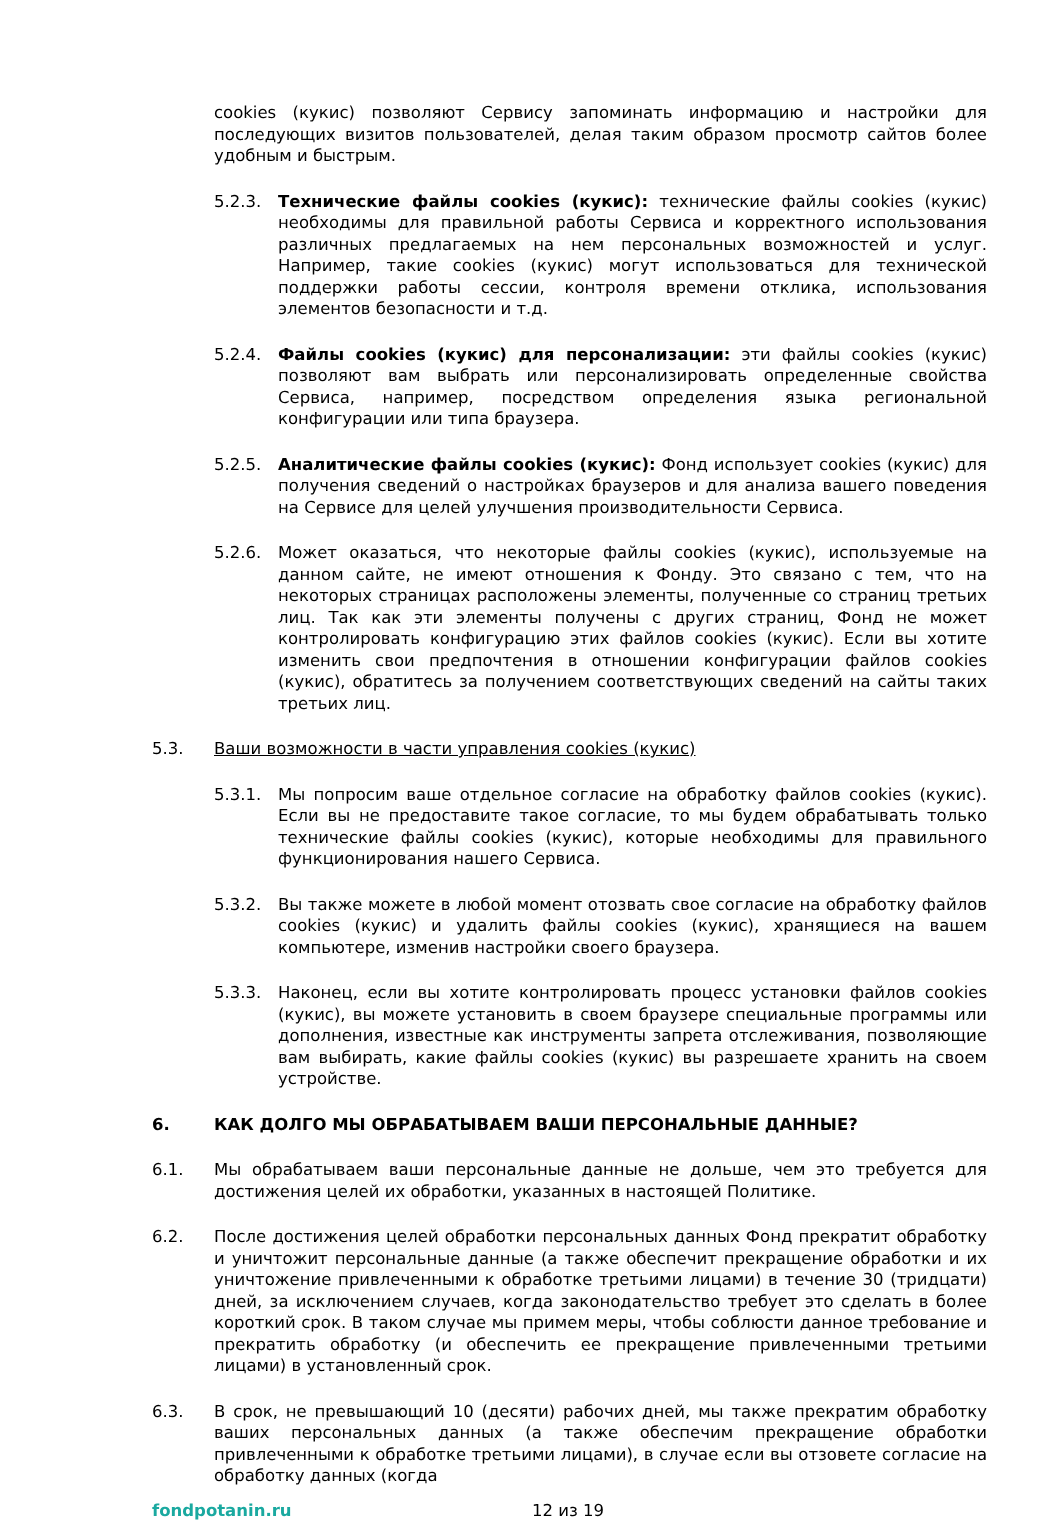cookies (кукис) позволяют Сервису запоминать информацию и настройки для последующих визитов пользователей, делая таким образом просмотр сайтов более удобным и быстрым.
5.2.3. Технические файлы cookies (кукис): технические файлы cookies (кукис) необходимы для правильной работы Сервиса и корректного использования различных предлагаемых на нем персональных возможностей и услуг. Например, такие cookies (кукис) могут использоваться для технической поддержки работы сессии, контроля времени отклика, использования элементов безопасности и т.д.
5.2.4. Файлы cookies (кукис) для персонализации: эти файлы cookies (кукис) позволяют вам выбрать или персонализировать определенные свойства Сервиса, например, посредством определения языка региональной конфигурации или типа браузера.
5.2.5. Аналитические файлы cookies (кукис): Фонд использует cookies (кукис) для получения сведений о настройках браузеров и для анализа вашего поведения на Сервисе для целей улучшения производительности Сервиса.
5.2.6. Может оказаться, что некоторые файлы cookies (кукис), используемые на данном сайте, не имеют отношения к Фонду. Это связано с тем, что на некоторых страницах расположены элементы, полученные со страниц третьих лиц. Так как эти элементы получены с других страниц, Фонд не может контролировать конфигурацию этих файлов cookies (кукис). Если вы хотите изменить свои предпочтения в отношении конфигурации файлов cookies (кукис), обратитесь за получением соответствующих сведений на сайты таких третьих лиц.
5.3. Ваши возможности в части управления cookies (кукис)
5.3.1. Мы попросим ваше отдельное согласие на обработку файлов cookies (кукис). Если вы не предоставите такое согласие, то мы будем обрабатывать только технические файлы cookies (кукис), которые необходимы для правильного функционирования нашего Сервиса.
5.3.2. Вы также можете в любой момент отозвать свое согласие на обработку файлов cookies (кукис) и удалить файлы cookies (кукис), хранящиеся на вашем компьютере, изменив настройки своего браузера.
5.3.3. Наконец, если вы хотите контролировать процесс установки файлов cookies (кукис), вы можете установить в своем браузере специальные программы или дополнения, известные как инструменты запрета отслеживания, позволяющие вам выбирать, какие файлы cookies (кукис) вы разрешаете хранить на своем устройстве.
6. КАК ДОЛГО МЫ ОБРАБАТЫВАЕМ ВАШИ ПЕРСОНАЛЬНЫЕ ДАННЫЕ?
6.1. Мы обрабатываем ваши персональные данные не дольше, чем это требуется для достижения целей их обработки, указанных в настоящей Политике.
6.2. После достижения целей обработки персональных данных Фонд прекратит обработку и уничтожит персональные данные (а также обеспечит прекращение обработки и их уничтожение привлеченными к обработке третьими лицами) в течение 30 (тридцати) дней, за исключением случаев, когда законодательство требует это сделать в более короткий срок. В таком случае мы примем меры, чтобы соблюсти данное требование и прекратить обработку (и обеспечить ее прекращение привлеченными третьими лицами) в установленный срок.
6.3. В срок, не превышающий 10 (десяти) рабочих дней, мы также прекратим обработку ваших персональных данных (а также обеспечим прекращение обработки привлеченными к обработке третьими лицами), в случае если вы отзовете согласие на обработку данных (когда
fondpotanin.ru 12 из 19